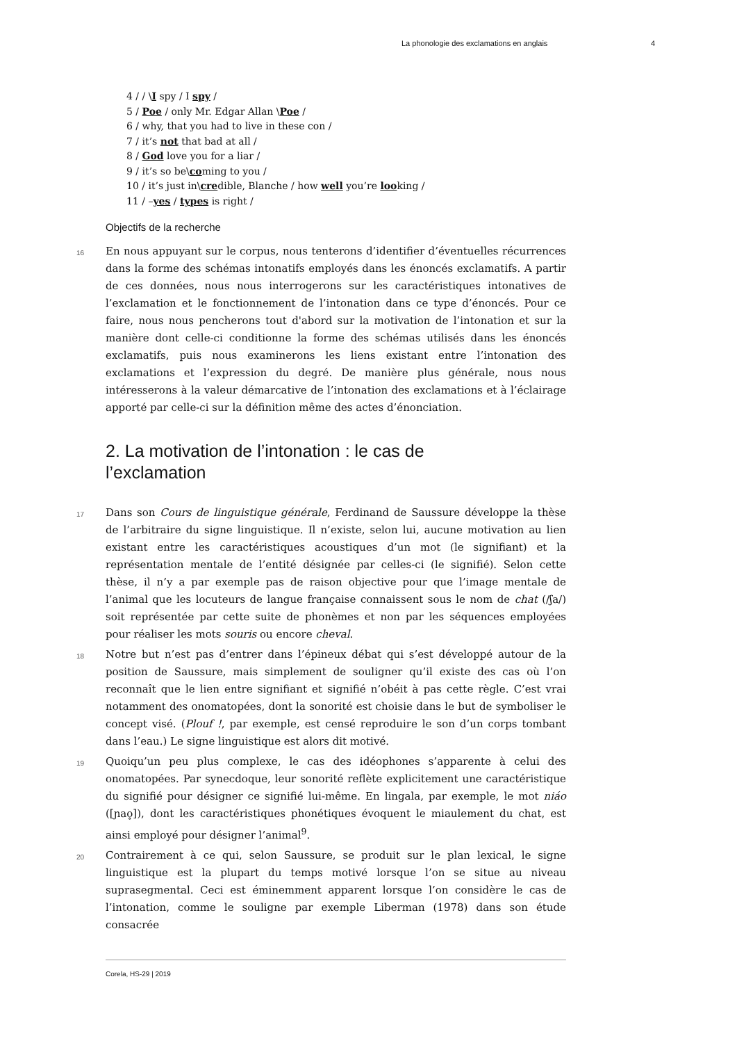La phonologie des exclamations en anglais 4
4 / / \I spy / I spy /
5 / Poe / only Mr. Edgar Allan \Poe /
6 / why, that you had to live in these con /
7 / it’s not that bad at all /
8 / God love you for a liar /
9 / it’s so be\coming to you /
10 / it’s just in\credible, Blanche / how well you’re looking /
11 / –yes / types is right /
Objectifs de la recherche
16
En nous appuyant sur le corpus, nous tenterons d’identifier d’éventuelles récurrences dans la forme des schémas intonatifs employés dans les énoncés exclamatifs. A partir de ces données, nous nous interrogerons sur les caractéristiques intonatives de l’exclamation et le fonctionnement de l’intonation dans ce type d’énoncés. Pour ce faire, nous nous pencherons tout d'abord sur la motivation de l’intonation et sur la manière dont celle-ci conditionne la forme des schémas utilisés dans les énoncés exclamatifs, puis nous examinerons les liens existant entre l’intonation des exclamations et l’expression du degré. De manière plus générale, nous nous intéresserons à la valeur démarcative de l’intonation des exclamations et à l’éclairage apporté par celle-ci sur la définition même des actes d’énonciation.
2. La motivation de l’intonation : le cas de
l’exclamation
17
Dans son Cours de linguistique générale, Ferdinand de Saussure développe la thèse de l’arbitraire du signe linguistique. Il n’existe, selon lui, aucune motivation au lien existant entre les caractéristiques acoustiques d’un mot (le signifiant) et la représentation mentale de l’entité désignée par celles-ci (le signifié). Selon cette thèse, il n’y a par exemple pas de raison objective pour que l’image mentale de l’animal que les locuteurs de langue française connaissent sous le nom de chat (/ʃa/) soit représentée par cette suite de phonèmes et non par les séquences employées pour réaliser les mots souris ou encore cheval.
18
Notre but n’est pas d’entrer dans l’épineux débat qui s’est développé autour de la position de Saussure, mais simplement de souligner qu’il existe des cas où l’on reconnaît que le lien entre signifiant et signifié n’obéit à pas cette règle. C’est vrai notamment des onomatopées, dont la sonorité est choisie dans le but de symboliser le concept visé. (Plouf !, par exemple, est censé reproduire le son d’un corps tombant dans l’eau.) Le signe linguistique est alors dit motivé.
19
Quoiqu’un peu plus complexe, le cas des idéophones s’apparente à celui des onomatopées. Par synecdoque, leur sonorité reflète explicitement une caractéristique du signifié pour désigner ce signifié lui-même. En lingala, par exemple, le mot niáo ([ɲao̥]), dont les caractéristiques phonétiques évoquent le miaulement du chat, est ainsi employé pour désigner l’animal<sup>9</sup>.
20
Contrairement à ce qui, selon Saussure, se produit sur le plan lexical, le signe linguistique est la plupart du temps motivé lorsque l’on se situe au niveau suprasegmental. Ceci est éminemment apparent lorsque l’on considère le cas de l’intonation, comme le souligne par exemple Liberman (1978) dans son étude consacrée
Corela, HS-29 | 2019